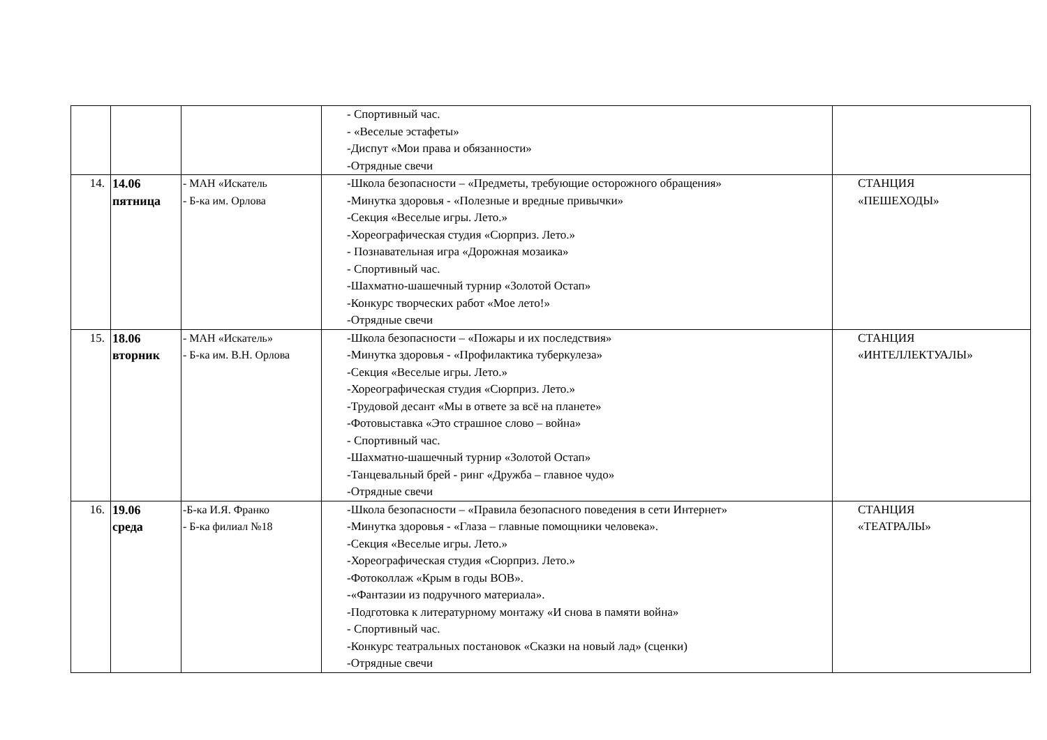| | | | - Спортивный час. - «Веселые эстафеты» -Диспут «Мои права и обязанности» -Отрядные свечи | |
| 14. | 14.06 пятница | - МАН «Искатель - Б-ка им. Орлова | -Школа безопасности – «Предметы, требующие осторожного обращения» -Минутка здоровья - «Полезные и вредные привычки» -Секция «Веселые игры. Лето.» -Хореографическая студия «Сюрприз. Лето.» - Познавательная игра «Дорожная мозаика» - Спортивный час. -Шахматно-шашечный турнир «Золотой Остап» -Конкурс творческих работ «Мое лето!» -Отрядные свечи | СТАНЦИЯ «ПЕШЕХОДЫ» |
| 15. | 18.06 вторник | - МАН «Искатель» - Б-ка им. В.Н. Орлова | -Школа безопасности – «Пожары и их последствия» -Минутка здоровья - «Профилактика туберкулеза» -Секция «Веселые игры. Лето.» -Хореографическая студия «Сюрприз. Лето.» -Трудовой десант «Мы в ответе за всё на планете» -Фотовыставка «Это страшное слово – война» - Спортивный час. -Шахматно-шашечный турнир «Золотой Остап» -Танцевальный брей - ринг «Дружба – главное чудо» -Отрядные свечи | СТАНЦИЯ «ИНТЕЛЛЕКТУАЛЫ» |
| 16. | 19.06 среда | -Б-ка И.Я. Франко - Б-ка филиал №18 | -Школа безопасности – «Правила безопасного поведения в сети Интернет» -Минутка здоровья - «Глаза – главные помощники человека». -Секция «Веселые игры. Лето.» -Хореографическая студия «Сюрприз. Лето.» -Фотоколлаж «Крым в годы ВОВ». -«Фантазии из подручного материала». -Подготовка к литературному монтажу «И снова в памяти война» - Спортивный час. -Конкурс театральных постановок «Сказки на новый лад» (сценки) -Отрядные свечи | СТАНЦИЯ «ТЕАТРАЛЫ» |